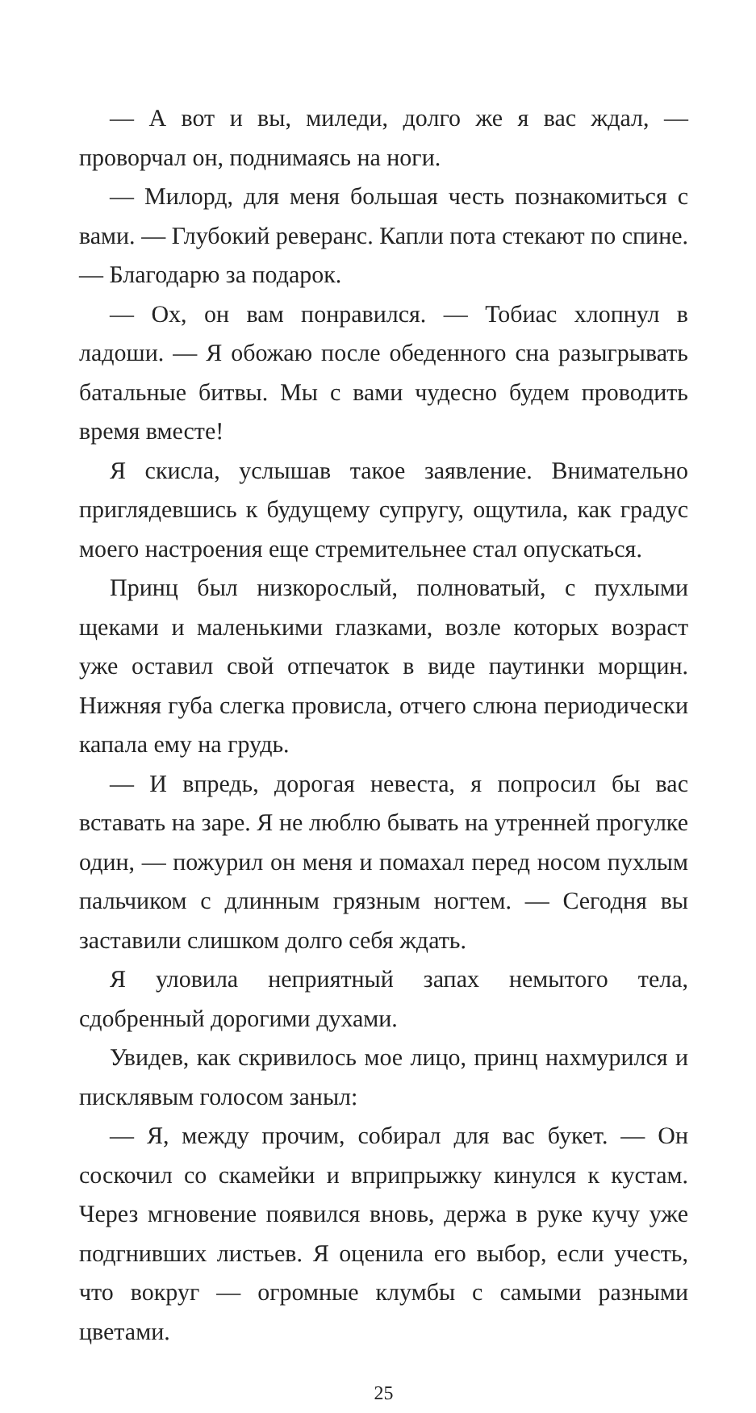— А вот и вы, миледи, долго же я вас ждал, — проворчал он, поднимаясь на ноги.
— Милорд, для меня большая честь познакомиться с вами. — Глубокий реверанс. Капли пота стекают по спине. — Благодарю за подарок.
— Ох, он вам понравился. — Тобиас хлопнул в ладоши. — Я обожаю после обеденного сна разыгрывать батальные битвы. Мы с вами чудесно будем проводить время вместе!
Я скисла, услышав такое заявление. Внимательно приглядевшись к будущему супругу, ощутила, как градус моего настроения еще стремительнее стал опускаться.
Принц был низкорослый, полноватый, с пухлыми щеками и маленькими глазками, возле которых возраст уже оставил свой отпечаток в виде паутинки морщин. Нижняя губа слегка провисла, отчего слюна периодически капала ему на грудь.
— И впредь, дорогая невеста, я попросил бы вас вставать на заре. Я не люблю бывать на утренней прогулке один, — пожурил он меня и помахал перед носом пухлым пальчиком с длинным грязным ногтем. — Сегодня вы заставили слишком долго себя ждать.
Я уловила неприятный запах немытого тела, сдобренный дорогими духами.
Увидев, как скривилось мое лицо, принц нахмурился и писклявым голосом заныл:
— Я, между прочим, собирал для вас букет. — Он соскочил со скамейки и вприпрыжку кинулся к кустам. Через мгновение появился вновь, держа в руке кучу уже подгнивших листьев. Я оценила его выбор, если учесть, что вокруг — огромные клумбы с самыми разными цветами.
25